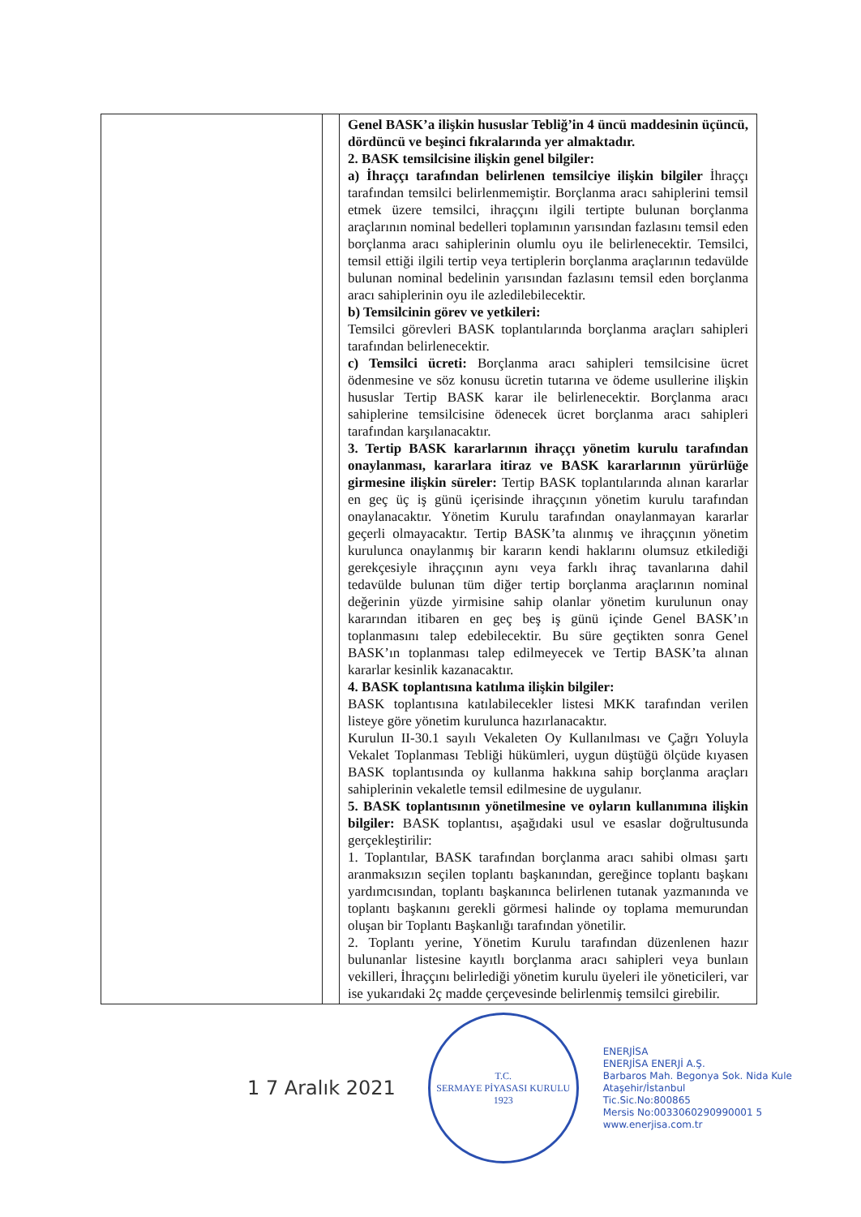| | | Genel BASK’a ilişkin hususlar Tebliğ’in 4 üncü maddesinin üçüncü, dördüncü ve beşinci fıkralarında yer almaktadır. 2. BASK temsilcisine ilişkin genel bilgiler: a) İhraççı tarafından belirlenen temsilciye ilişkin bilgiler İhraççı tarafından temsilci belirlenmemiştir. Borçlanma aracı sahiplerini temsil etmek üzere temsilci, ihraççını ilgili tertipte bulunan borçlanma araçlarının nominal bedelleri toplamının yarısından fazlasını temsil eden borçlanma aracı sahiplerinin olumlu oyu ile belirlenecektir. Temsilci, temsil ettiği ilgili tertip veya tertiplerin borçlanma araçlarının tedavülde bulunan nominal bedelinin yarısından fazlasını temsil eden borçlanma aracı sahiplerinin oyu ile azledilebilecektir. b) Temsilcinin görev ve yetkileri: Temsilci görevleri BASK toplantılarında borçlanma araçları sahipleri tarafından belirlenecektir. c) Temsilci ücreti: Borçlanma aracı sahipleri temsilcisine ücret ödenmesine ve söz konusu ücretin tutarına ve ödeme usullerine ilişkin hususlar Tertip BASK karar ile belirlenecektir. Borçlanma aracı sahiplerine temsilcisine ödenecek ücret borçlanma aracı sahipleri tarafından karşılanacaktır. 3. Tertip BASK kararlarının ihraççı yönetim kurulu tarafından onaylanması, kararlara itiraz ve BASK kararlarının yürürlüğe girmesine ilişkin süreler: Tertip BASK toplantılarında alınan kararlar en geç üç iş günü içerisinde ihraççının yönetim kurulu tarafından onaylanacaktır. Yönetim Kurulu tarafından onaylanmayan kararlar geçerli olmayacaktır. Tertip BASK’ta alınmış ve ihraççının yönetim kurulunca onaylanmış bir kararın kendi haklarını olumsuz etkilediği gerekçesiyle ihraççının aynı veya farklı ihraç tavanlarına dahil tedavülde bulunan tüm diğer tertip borçlanma araçlarının nominal değerinin yüzde yirmisine sahip olanlar yönetim kurulunun onay kararından itibaren en geç beş iş günü içinde Genel BASK’ın toplanmasını talep edebilecektir. Bu süre geçtikten sonra Genel BASK’ın toplanması talep edilmeyecek ve Tertip BASK’ta alınan kararlar kesinlik kazanacaktır. 4. BASK toplantısına katılıma ilişkin bilgiler: BASK toplantısına katılabilecekler listesi MKK tarafından verilen listeye göre yönetim kurulunca hazırlanacaktır. Kurulun II-30.1 sayılı Vekaleten Oy Kullanılması ve Çağrı Yoluyla Vekalet Toplanması Tebliği hükümleri, uygun düştüğü ölçüde kıyasen BASK toplantısında oy kullanma hakkına sahip borçlanma araçları sahiplerinin vekaletle temsil edilmesine de uygulanır. 5. BASK toplantısının yönetilmesine ve oyların kullanımına ilişkin bilgiler: BASK toplantısı, aşağıdaki usul ve esaslar doğrultusunda gerçekleştirilir: 1. Toplantılar, BASK tarafından borçlanma aracı sahibi olması şartı aranmaksızın seçilen toplantı başkanından, gereğince toplantı başkanı yardımcısından, toplantı başkanınca belirlenen tutanak yazmanında ve toplantı başkanını gerekli görmesi halinde oy toplama memurundan oluşan bir Toplantı Başkanlığı tarafından yönetilir. 2. Toplantı yerine, Yönetim Kurulu tarafından düzenlenen hazır bulunanlar listesine kayıtlı borçlanma aracı sahipleri veya bunlaın vekilleri, İhraççını belirlediği yönetim kurulu üyeleri ile yöneticileri, var ise yukarıdaki 2ç madde çerçevesinde belirlenmiş temsilci girebilir. |
1 7 Aralık 2021
T.C.
SERMAYE PİYASASI KURULU
1923
ENERJİSA
ENERJİSA ENERJİ A.Ş.
Barbaros Mah. Begonya Sok. Nida Kule
Ataşehir/İstanbul
Tic.Sic.No:800865
Mersis No:0033060290990001 5
www.enerjisa.com.tr